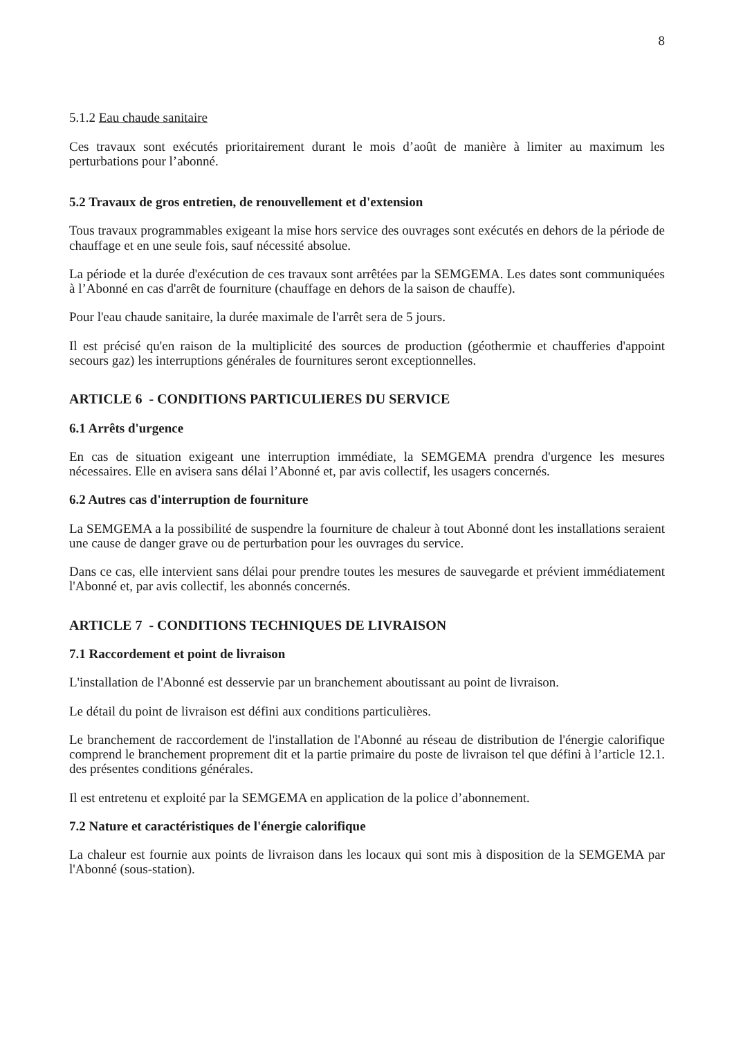8
5.1.2 Eau chaude sanitaire
Ces travaux sont exécutés prioritairement durant le mois d’août de manière à limiter au maximum les perturbations pour l’abonné.
5.2 Travaux de gros entretien, de renouvellement et d'extension
Tous travaux programmables exigeant la mise hors service des ouvrages sont exécutés en dehors de la période de chauffage et en une seule fois, sauf nécessité absolue.
La période et la durée d'exécution de ces travaux sont arrêtées par la SEMGEMA. Les dates sont communiquées à l’Abonné en cas d'arrêt de fourniture (chauffage en dehors de la saison de chauffe).
Pour l'eau chaude sanitaire, la durée maximale de l'arrêt sera de 5 jours.
Il est précisé qu'en raison de la multiplicité des sources de production (géothermie et chaufferies d'appoint secours gaz) les interruptions générales de fournitures seront exceptionnelles.
ARTICLE 6 - CONDITIONS PARTICULIERES DU SERVICE
6.1 Arrêts d'urgence
En cas de situation exigeant une interruption immédiate, la SEMGEMA prendra d'urgence les mesures nécessaires. Elle en avisera sans délai l’Abonné et, par avis collectif, les usagers concernés.
6.2 Autres cas d'interruption de fourniture
La SEMGEMA a la possibilité de suspendre la fourniture de chaleur à tout Abonné dont les installations seraient une cause de danger grave ou de perturbation pour les ouvrages du service.
Dans ce cas, elle intervient sans délai pour prendre toutes les mesures de sauvegarde et prévient immédiatement l'Abonné et, par avis collectif, les abonnés concernés.
ARTICLE 7 - CONDITIONS TECHNIQUES DE LIVRAISON
7.1 Raccordement et point de livraison
L'installation de l'Abonné est desservie par un branchement aboutissant au point de livraison.
Le détail du point de livraison est défini aux conditions particulières.
Le branchement de raccordement de l'installation de l'Abonné au réseau de distribution de l'énergie calorifique comprend le branchement proprement dit et la partie primaire du poste de livraison tel que défini à l’article 12.1. des présentes conditions générales.
Il est entretenu et exploité par la SEMGEMA en application de la police d’abonnement.
7.2 Nature et caractéristiques de l'énergie calorifique
La chaleur est fournie aux points de livraison dans les locaux qui sont mis à disposition de la SEMGEMA par l'Abonné (sous-station).